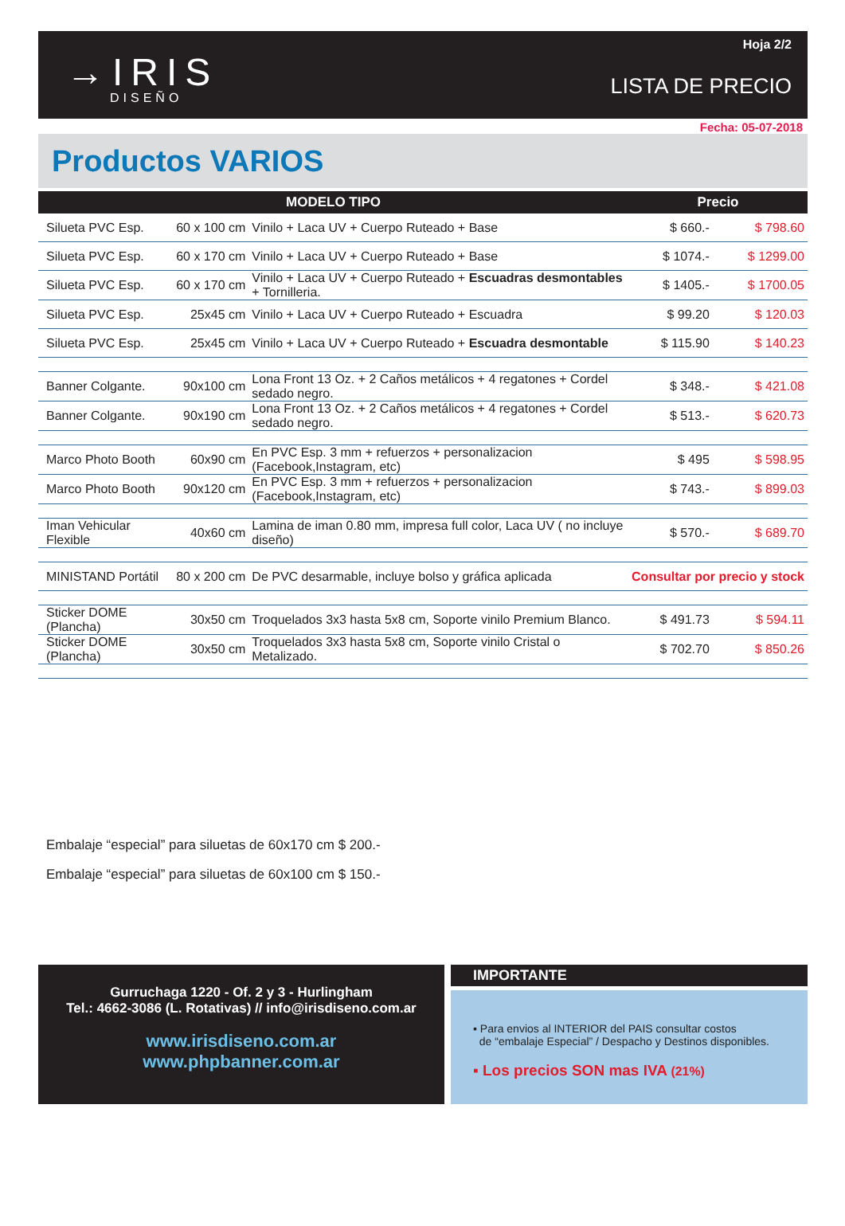→IRIS
DISEÑO
Hoja 2/2
LISTA DE PRECIO
Fecha: 05-07-2018
Productos VARIOS
| MODELO TIPO | | | Precio | |
| --- | --- | --- | --- | --- |
| Silueta PVC Esp. | 60 x 100 cm | Vinilo + Laca UV + Cuerpo Ruteado + Base | $ 660.- | $ 798.60 |
| Silueta PVC Esp. | 60 x 170 cm | Vinilo + Laca UV + Cuerpo Ruteado + Base | $ 1074.- | $ 1299.00 |
| Silueta PVC Esp. | 60 x 170 cm | Vinilo + Laca UV + Cuerpo Ruteado + Escuadras desmontables + Tornilleria. | $ 1405.- | $ 1700.05 |
| Silueta PVC Esp. | 25x45 cm | Vinilo + Laca UV + Cuerpo Ruteado + Escuadra | $ 99.20 | $ 120.03 |
| Silueta PVC Esp. | 25x45 cm | Vinilo + Laca UV + Cuerpo Ruteado + Escuadra desmontable | $ 115.90 | $ 140.23 |
| Banner Colgante. | 90x100 cm | Lona Front 13 Oz. + 2 Caños metálicos + 4 regatones + Cordel sedado negro. | $ 348.- | $ 421.08 |
| Banner Colgante. | 90x190 cm | Lona Front 13 Oz. + 2 Caños metálicos + 4 regatones + Cordel sedado negro. | $ 513.- | $ 620.73 |
| Marco Photo Booth | 60x90 cm | En PVC Esp. 3 mm + refuerzos + personalizacion (Facebook,Instagram, etc) | $ 495 | $ 598.95 |
| Marco Photo Booth | 90x120 cm | En PVC Esp. 3 mm + refuerzos + personalizacion (Facebook,Instagram, etc) | $ 743.- | $ 899.03 |
| Iman Vehicular Flexible | 40x60 cm | Lamina de iman 0.80 mm, impresa full color, Laca UV ( no incluye diseño) | $ 570.- | $ 689.70 |
| MINISTAND Portátil | 80 x 200 cm | De PVC desarmable, incluye bolso y gráfica aplicada | Consultar por precio y stock | |
| Sticker DOME (Plancha) | 30x50 cm | Troquelados 3x3 hasta 5x8 cm, Soporte vinilo Premium Blanco. | $ 491.73 | $ 594.11 |
| Sticker DOME (Plancha) | 30x50 cm | Troquelados 3x3 hasta 5x8 cm, Soporte vinilo Cristal o Metalizado. | $ 702.70 | $ 850.26 |
Embalaje “especial” para siluetas de 60x170 cm $ 200.-
Embalaje “especial” para siluetas de 60x100 cm $ 150.-
Gurruchaga 1220 - Of. 2 y 3 - Hurlingham
Tel.: 4662-3086 (L. Rotativas) // info@irisdiseno.com.ar
www.irisdiseno.com.ar
www.phpbanner.com.ar
IMPORTANTE
▪ Para envios al INTERIOR del PAIS consultar costos
de “embalaje Especial” / Despacho y Destinos disponibles.
▪ Los precios SON mas IVA (21%)